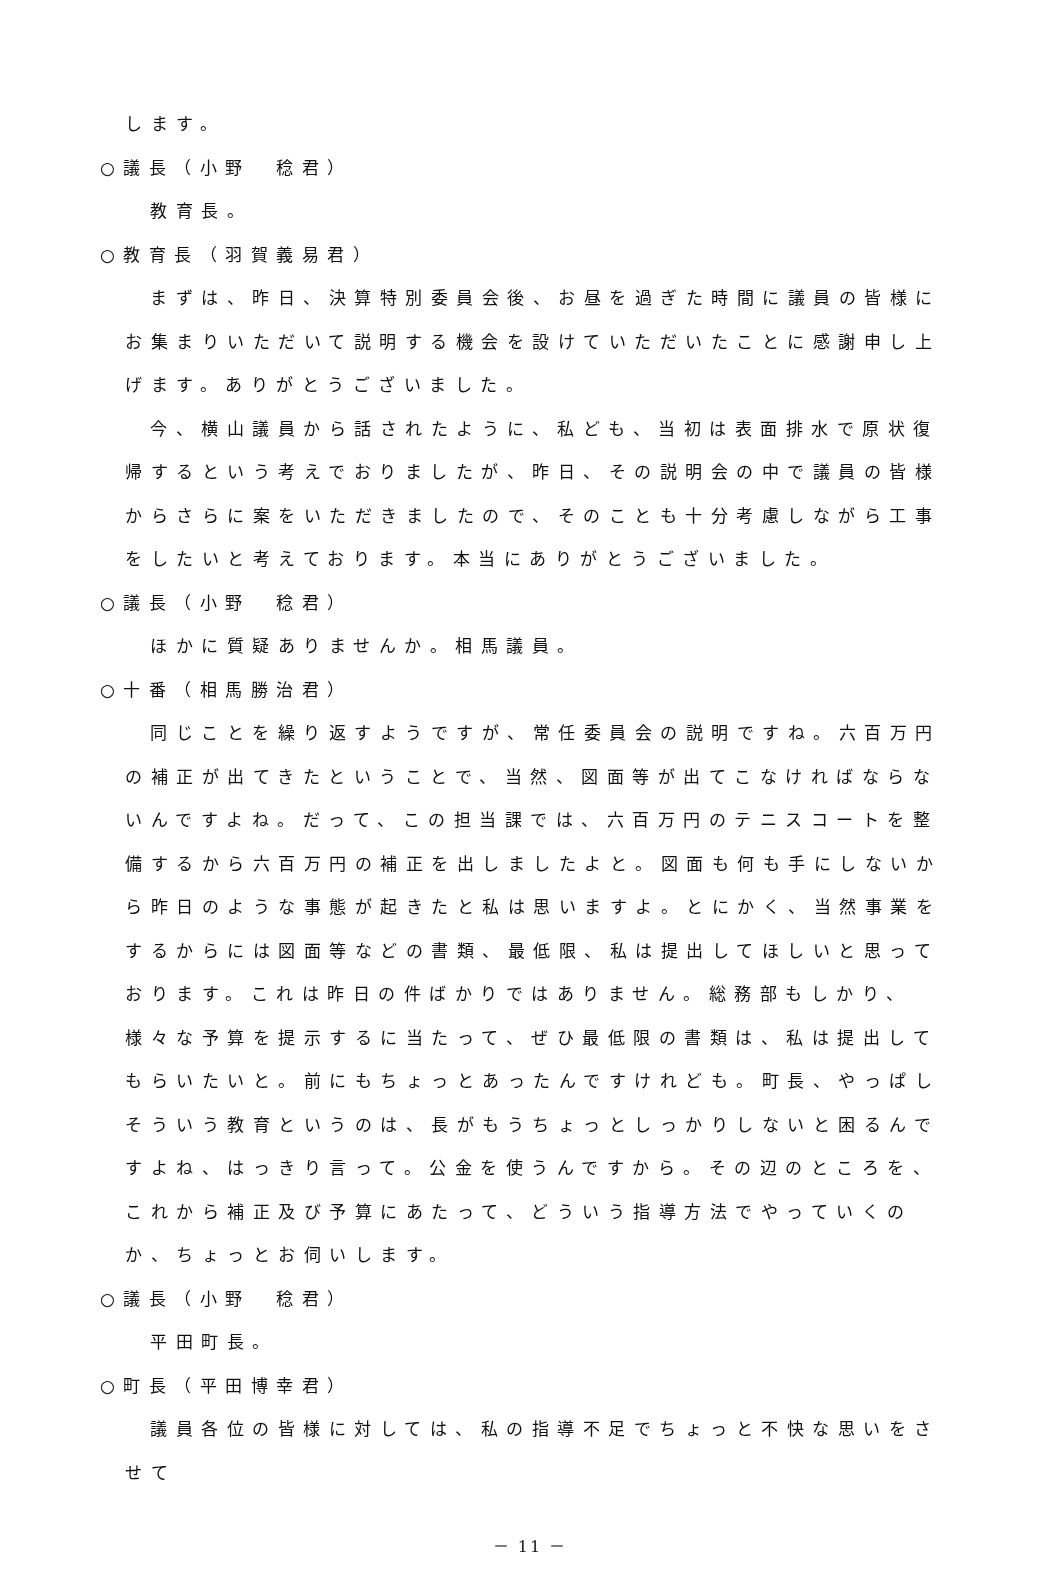します。
○議長（小野　稔君）
教育長。
○教育長（羽賀義易君）
まずは、昨日、決算特別委員会後、お昼を過ぎた時間に議員の皆様にお集まりいただいて説明する機会を設けていただいたことに感謝申し上げます。ありがとうございました。
今、横山議員から話されたように、私ども、当初は表面排水で原状復帰するという考えでおりましたが、昨日、その説明会の中で議員の皆様からさらに案をいただきましたので、そのことも十分考慮しながら工事をしたいと考えております。本当にありがとうございました。
○議長（小野　稔君）
ほかに質疑ありませんか。相馬議員。
○十番（相馬勝治君）
同じことを繰り返すようですが、常任委員会の説明ですね。六百万円の補正が出てきたということで、当然、図面等が出てこなければならないんですよね。だって、この担当課では、六百万円のテニスコートを整備するから六百万円の補正を出しましたよと。図面も何も手にしないから昨日のような事態が起きたと私は思いますよ。とにかく、当然事業をするからには図面等などの書類、最低限、私は提出してほしいと思っております。これは昨日の件ばかりではありません。総務部もしかり、様々な予算を提示するに当たって、ぜひ最低限の書類は、私は提出してもらいたいと。前にもちょっとあったんですけれども。町長、やっぱしそういう教育というのは、長がもうちょっとしっかりしないと困るんですよね、はっきり言って。公金を使うんですから。その辺のところを、これから補正及び予算にあたって、どういう指導方法でやっていくのか、ちょっとお伺いします。
○議長（小野　稔君）
平田町長。
○町長（平田博幸君）
議員各位の皆様に対しては、私の指導不足でちょっと不快な思いをさせて
－ 11 －